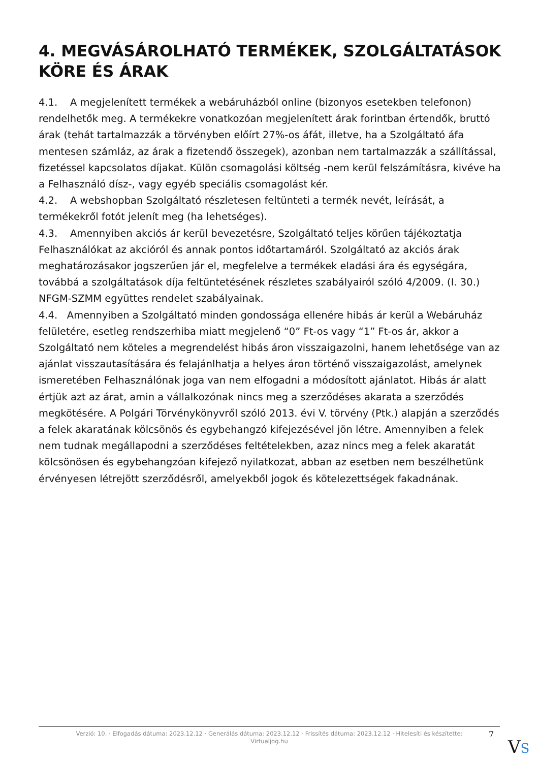4. MEGVÁSÁROLHATÓ TERMÉKEK, SZOLGÁLTATÁSOK KÖRE ÉS ÁRAK
4.1. A megjelenített termékek a webáruházból online (bizonyos esetekben telefonon) rendelhetők meg. A termékekre vonatkozóan megjelenített árak forintban értendők, bruttó árak (tehát tartalmazzák a törvényben előírt 27%-os áfát, illetve, ha a Szolgáltató áfa mentesen számláz, az árak a fizetendő összegek), azonban nem tartalmazzák a szállítással, fizetéssel kapcsolatos díjakat. Külön csomagolási költség -nem kerül felszámításra, kivéve ha a Felhasználó dísz-, vagy egyéb speciális csomagolást kér.
4.2. A webshopban Szolgáltató részletesen feltünteti a termék nevét, leírását, a termékekről fotót jelenít meg (ha lehetséges).
4.3. Amennyiben akciós ár kerül bevezetésre, Szolgáltató teljes körűen tájékoztatja Felhasználókat az akcióról és annak pontos időtartamáról. Szolgáltató az akciós árak meghatározásakor jogszerűen jár el, megfelelve a termékek eladási ára és egységára, továbbá a szolgáltatások díja feltüntetésének részletes szabályairól szóló 4/2009. (I. 30.) NFGM-SZMM együttes rendelet szabályainak.
4.4. Amennyiben a Szolgáltató minden gondossága ellenére hibás ár kerül a Webáruház felületére, esetleg rendszerhiba miatt megjelenő “0” Ft-os vagy “1” Ft-os ár, akkor a Szolgáltató nem köteles a megrendelést hibás áron visszaigazolni, hanem lehetősége van az ajánlat visszautasítására és felajánlhatja a helyes áron történő visszaigazolást, amelynek ismeretében Felhasználónak joga van nem elfogadni a módosított ajánlatot. Hibás ár alatt értjük azt az árat, amin a vállalkozónak nincs meg a szerződéses akarata a szerződés megkötésére. A Polgári Törvénykönyvről szóló 2013. évi V. törvény (Ptk.) alapján a szerződés a felek akaratának kölcsönös és egybehangzó kifejezésével jön létre. Amennyiben a felek nem tudnak megállapodni a szerződéses feltételekben, azaz nincs meg a felek akaratát kölcsönösen és egybehangzóan kifejező nyilatkozat, abban az esetben nem beszélhetünk érvényesen létrejött szerződésről, amelyekből jogok és kötelezettségek fakadnának.
Verzió: 10. · Elfogadás dátuma: 2023.12.12 · Generálás dátuma: 2023.12.12 · Frissítés dátuma: 2023.12.12 · Hitelesíti és készítette: Virtualjog.hu
7
VS